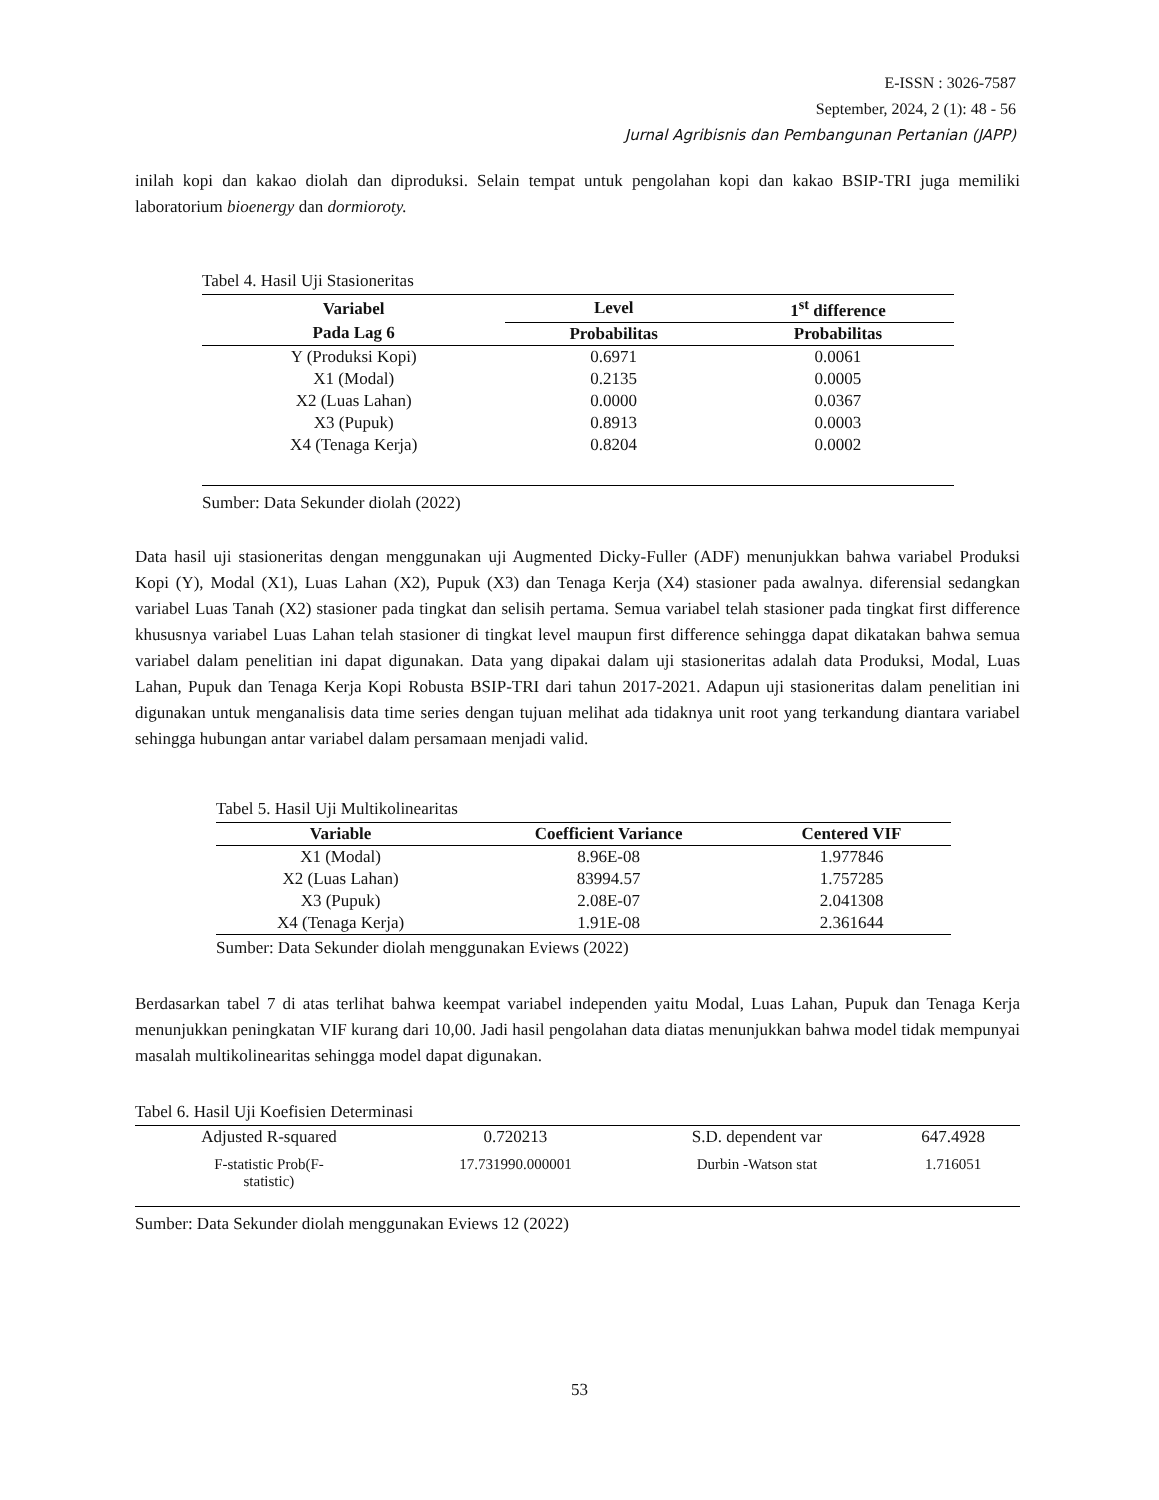E-ISSN : 3026-7587
September, 2024, 2 (1): 48 - 56
Jurnal Agribisnis dan Pembangunan Pertanian (JAPP)
inilah kopi dan kakao diolah dan diproduksi. Selain tempat untuk pengolahan kopi dan kakao BSIP-TRI juga memiliki laboratorium bioenergy dan dormioroty.
Tabel 4. Hasil Uji Stasioneritas
| Variabel | Level | 1<sup>st</sup> difference |
| --- | --- | --- |
| Pada Lag 6 | Probabilitas | Probabilitas |
| Y (Produksi Kopi) | 0.6971 | 0.0061 |
| X1 (Modal) | 0.2135 | 0.0005 |
| X2 (Luas Lahan) | 0.0000 | 0.0367 |
| X3 (Pupuk) | 0.8913 | 0.0003 |
| X4 (Tenaga Kerja) | 0.8204 | 0.0002 |
Sumber: Data Sekunder diolah (2022)
Data hasil uji stasioneritas dengan menggunakan uji Augmented Dicky-Fuller (ADF) menunjukkan bahwa variabel Produksi Kopi (Y), Modal (X1), Luas Lahan (X2), Pupuk (X3) dan Tenaga Kerja (X4) stasioner pada awalnya. diferensial sedangkan variabel Luas Tanah (X2) stasioner pada tingkat dan selisih pertama. Semua variabel telah stasioner pada tingkat first difference khususnya variabel Luas Lahan telah stasioner di tingkat level maupun first difference sehingga dapat dikatakan bahwa semua variabel dalam penelitian ini dapat digunakan. Data yang dipakai dalam uji stasioneritas adalah data Produksi, Modal, Luas Lahan, Pupuk dan Tenaga Kerja Kopi Robusta BSIP-TRI dari tahun 2017-2021. Adapun uji stasioneritas dalam penelitian ini digunakan untuk menganalisis data time series dengan tujuan melihat ada tidaknya unit root yang terkandung diantara variabel sehingga hubungan antar variabel dalam persamaan menjadi valid.
Tabel 5. Hasil Uji Multikolinearitas
| Variable | Coefficient Variance | Centered VIF |
| --- | --- | --- |
| X1 (Modal) | 8.96E-08 | 1.977846 |
| X2 (Luas Lahan) | 83994.57 | 1.757285 |
| X3 (Pupuk) | 2.08E-07 | 2.041308 |
| X4 (Tenaga Kerja) | 1.91E-08 | 2.361644 |
Sumber: Data Sekunder diolah menggunakan Eviews (2022)
Berdasarkan tabel 7 di atas terlihat bahwa keempat variabel independen yaitu Modal, Luas Lahan, Pupuk dan Tenaga Kerja menunjukkan peningkatan VIF kurang dari 10,00. Jadi hasil pengolahan data diatas menunjukkan bahwa model tidak mempunyai masalah multikolinearitas sehingga model dapat digunakan.
Tabel 6. Hasil Uji Koefisien Determinasi
| Adjusted R-squared | 0.720213 | S.D. dependent var | 647.4928 |
| F-statistic Prob(F- statistic) | 17.731990.000001 | Durbin -Watson stat | 1.716051 |
Sumber: Data Sekunder diolah menggunakan Eviews 12 (2022)
53